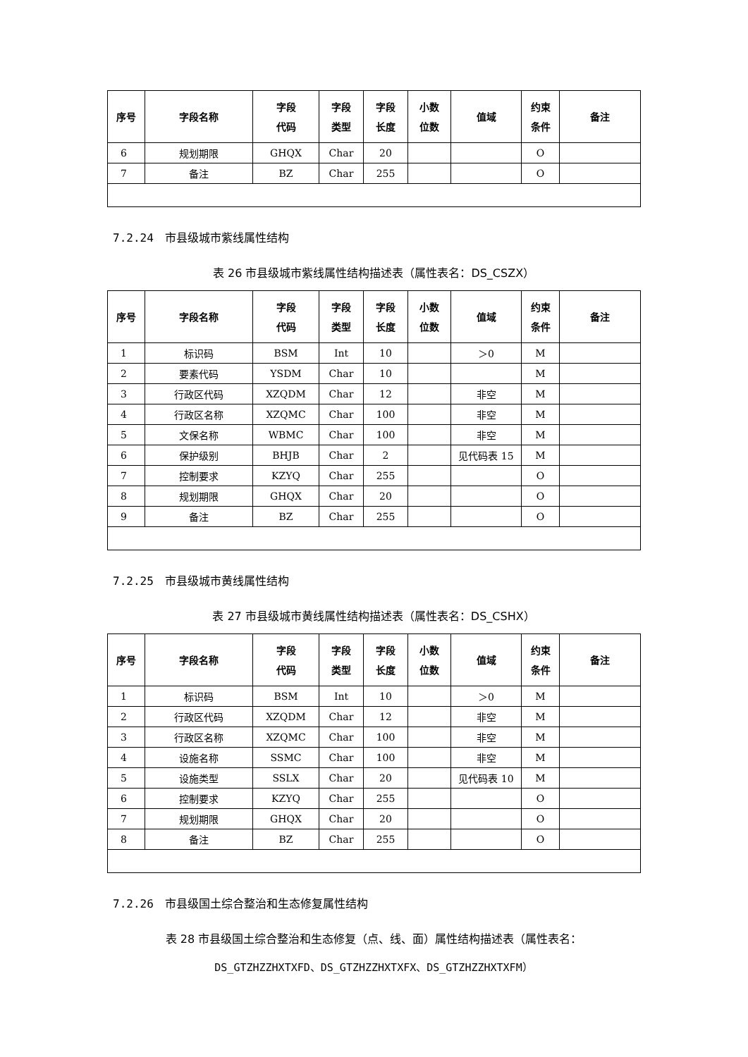| 序号 | 字段名称 | 字段 代码 | 字段 类型 | 字段 长度 | 小数 位数 | 值域 | 约束 条件 | 备注 |
| --- | --- | --- | --- | --- | --- | --- | --- | --- |
| 6 | 规划期限 | GHQX | Char | 20 | | | O | |
| 7 | 备注 | BZ | Char | 255 | | | O | |
7.2.24　市县级城市紫线属性结构
表 26 市县级城市紫线属性结构描述表（属性表名：DS_CSZX）
| 序号 | 字段名称 | 字段 代码 | 字段 类型 | 字段 长度 | 小数 位数 | 值域 | 约束 条件 | 备注 |
| --- | --- | --- | --- | --- | --- | --- | --- | --- |
| 1 | 标识码 | BSM | Int | 10 | | ＞0 | M | |
| 2 | 要素代码 | YSDM | Char | 10 | | | M | |
| 3 | 行政区代码 | XZQDM | Char | 12 | | 非空 | M | |
| 4 | 行政区名称 | XZQMC | Char | 100 | | 非空 | M | |
| 5 | 文保名称 | WBMC | Char | 100 | | 非空 | M | |
| 6 | 保护级别 | BHJB | Char | 2 | | 见代码表 15 | M | |
| 7 | 控制要求 | KZYQ | Char | 255 | | | O | |
| 8 | 规划期限 | GHQX | Char | 20 | | | O | |
| 9 | 备注 | BZ | Char | 255 | | | O | |
7.2.25　市县级城市黄线属性结构
表 27 市县级城市黄线属性结构描述表（属性表名：DS_CSHX）
| 序号 | 字段名称 | 字段 代码 | 字段 类型 | 字段 长度 | 小数 位数 | 值域 | 约束 条件 | 备注 |
| --- | --- | --- | --- | --- | --- | --- | --- | --- |
| 1 | 标识码 | BSM | Int | 10 | | ＞0 | M | |
| 2 | 行政区代码 | XZQDM | Char | 12 | | 非空 | M | |
| 3 | 行政区名称 | XZQMC | Char | 100 | | 非空 | M | |
| 4 | 设施名称 | SSMC | Char | 100 | | 非空 | M | |
| 5 | 设施类型 | SSLX | Char | 20 | | 见代码表 10 | M | |
| 6 | 控制要求 | KZYQ | Char | 255 | | | O | |
| 7 | 规划期限 | GHQX | Char | 20 | | | O | |
| 8 | 备注 | BZ | Char | 255 | | | O | |
7.2.26　市县级国土综合整治和生态修复属性结构
表 28 市县级国土综合整治和生态修复（点、线、面）属性结构描述表（属性表名：
DS_GTZHZZHXTXFD、DS_GTZHZZHXTXFX、DS_GTZHZZHXTXFM）